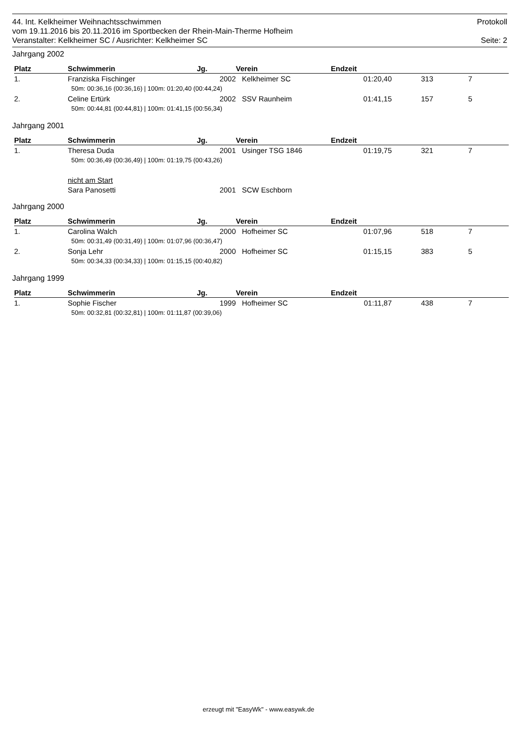44. Int. Kelkheimer Weihnachtsschwimmen Protokoll
vom 19.11.2016 bis 20.11.2016 im Sportbecken der Rhein-Main-Therme Hofheim
Veranstalter: Kelkheimer SC / Ausrichter: Kelkheimer SC Seite: 2
Jahrgang 2002
| Platz | Schwimmerin | Jg. | Verein | Endzeit | | | |
| --- | --- | --- | --- | --- | --- | --- | --- |
| 1. | Franziska Fischinger | 2002 | Kelkheimer SC | 01:20,40 | 313 | 7 | |
| | 50m: 00:36,16 (00:36,16) / 100m: 01:20,40 (00:44,24) | | | | | | |
| 2. | Celine Ertürk | 2002 | SSV Raunheim | 01:41,15 | 157 | 5 | |
| | 50m: 00:44,81 (00:44,81) / 100m: 01:41,15 (00:56,34) | | | | | | |
Jahrgang 2001
| Platz | Schwimmerin | Jg. | Verein | Endzeit | | | |
| --- | --- | --- | --- | --- | --- | --- | --- |
| 1. | Theresa Duda | 2001 | Usinger TSG 1846 | 01:19,75 | 321 | 7 | |
| | 50m: 00:36,49 (00:36,49) / 100m: 01:19,75 (00:43,26) | | | | | | |
| | nicht am Start | | | | | | |
| | Sara Panosetti | 2001 | SCW Eschborn | | | | |
Jahrgang 2000
| Platz | Schwimmerin | Jg. | Verein | Endzeit | | | |
| --- | --- | --- | --- | --- | --- | --- | --- |
| 1. | Carolina Walch | 2000 | Hofheimer SC | 01:07,96 | 518 | 7 | |
| | 50m: 00:31,49 (00:31,49) / 100m: 01:07,96 (00:36,47) | | | | | | |
| 2. | Sonja Lehr | 2000 | Hofheimer SC | 01:15,15 | 383 | 5 | |
| | 50m: 00:34,33 (00:34,33) / 100m: 01:15,15 (00:40,82) | | | | | | |
Jahrgang 1999
| Platz | Schwimmerin | Jg. | Verein | Endzeit | | | |
| --- | --- | --- | --- | --- | --- | --- | --- |
| 1. | Sophie Fischer | 1999 | Hofheimer SC | 01:11,87 | 438 | 7 | |
| | 50m: 00:32,81 (00:32,81) / 100m: 01:11,87 (00:39,06) | | | | | | |
erzeugt mit "EasyWk" - www.easywk.de